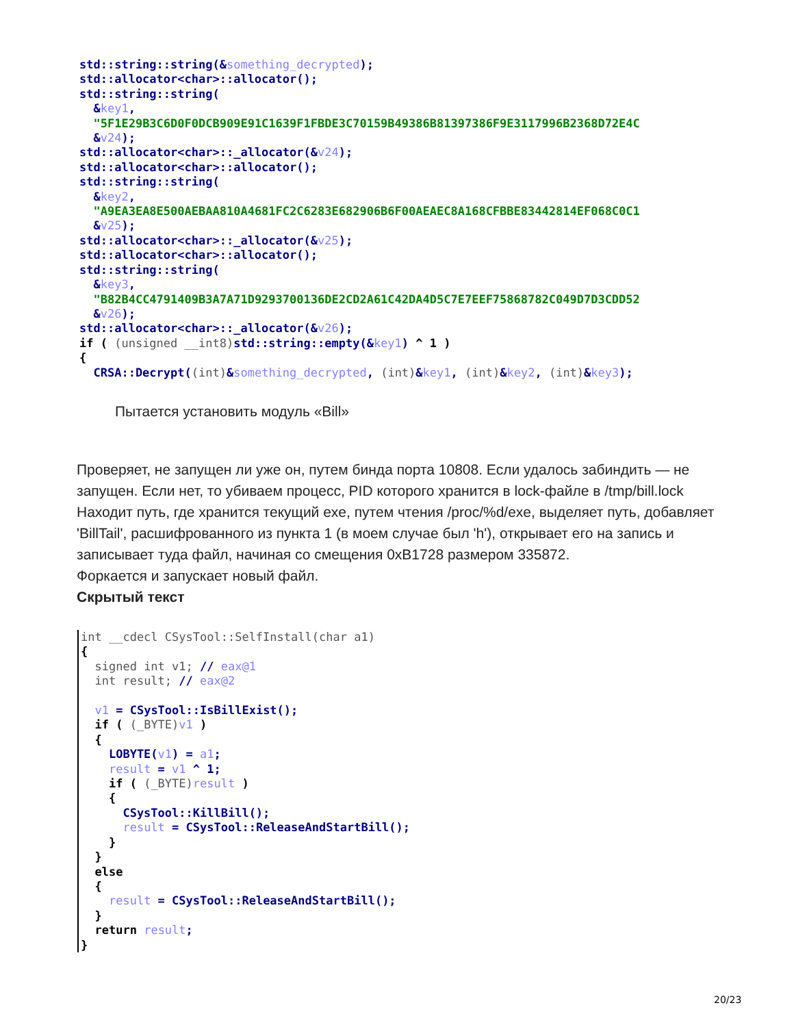std::string::string(&something_decrypted);
std::allocator<char>::allocator();
std::string::string(
  &key1,
  "5F1E29B3C6D0F0DCB909E91C1639F1FBDE3C70159B49386B81397386F9E3117996B2368D72E4C
  &v24);
std::allocator<char>::_allocator(&v24);
std::allocator<char>::allocator();
std::string::string(
  &key2,
  "A9EA3EA8E500AEBAA810A4681FC2C6283E682906B6F00AEAEC8A168CFBBE83442814EF068C0C1
  &v25);
std::allocator<char>::_allocator(&v25);
std::allocator<char>::allocator();
std::string::string(
  &key3,
  "B82B4CC4791409B3A7A71D9293700136DE2CD2A61C42DA4D5C7E7EEF75868782C049D7D3CDD52
  &v26);
std::allocator<char>::_allocator(&v26);
if ( (unsigned __int8) std::string::empty(&key1) ^ 1 )
{
  CRSA::Decrypt((int)&something_decrypted, (int)&key1, (int)&key2, (int)&key3);
Пытается установить модуль «Bill»
Проверяет, не запущен ли уже он, путем бинда порта 10808. Если удалось забиндить — не запущен. Если нет, то убиваем процесс, PID которого хранится в lock-файле в /tmp/bill.lock
Находит путь, где хранится текущий exe, путем чтения /proc/%d/exe, выделяет путь, добавляет 'BillTail', расшифрованного из пункта 1 (в моем случае был 'h'), открывает его на запись и записывает туда файл, начиная со смещения 0xB1728 размером 335872.
Форкается и запускает новый файл.
Скрытый текст
int __cdecl CSysTool::SelfInstall(char a1)
{
  signed int v1; // eax@1
  int result; // eax@2

  v1 = CSysTool::IsBillExist();
  if ( (_BYTE) v1 )
  {
    LOBYTE(v1) = a1;
    result = v1 ^ 1;
    if ( (_BYTE) result )
    {
      CSysTool::KillBill();
      result = CSysTool::ReleaseAndStartBill();
    }
  }
  else
  {
    result = CSysTool::ReleaseAndStartBill();
  }
  return result;
}
20/23